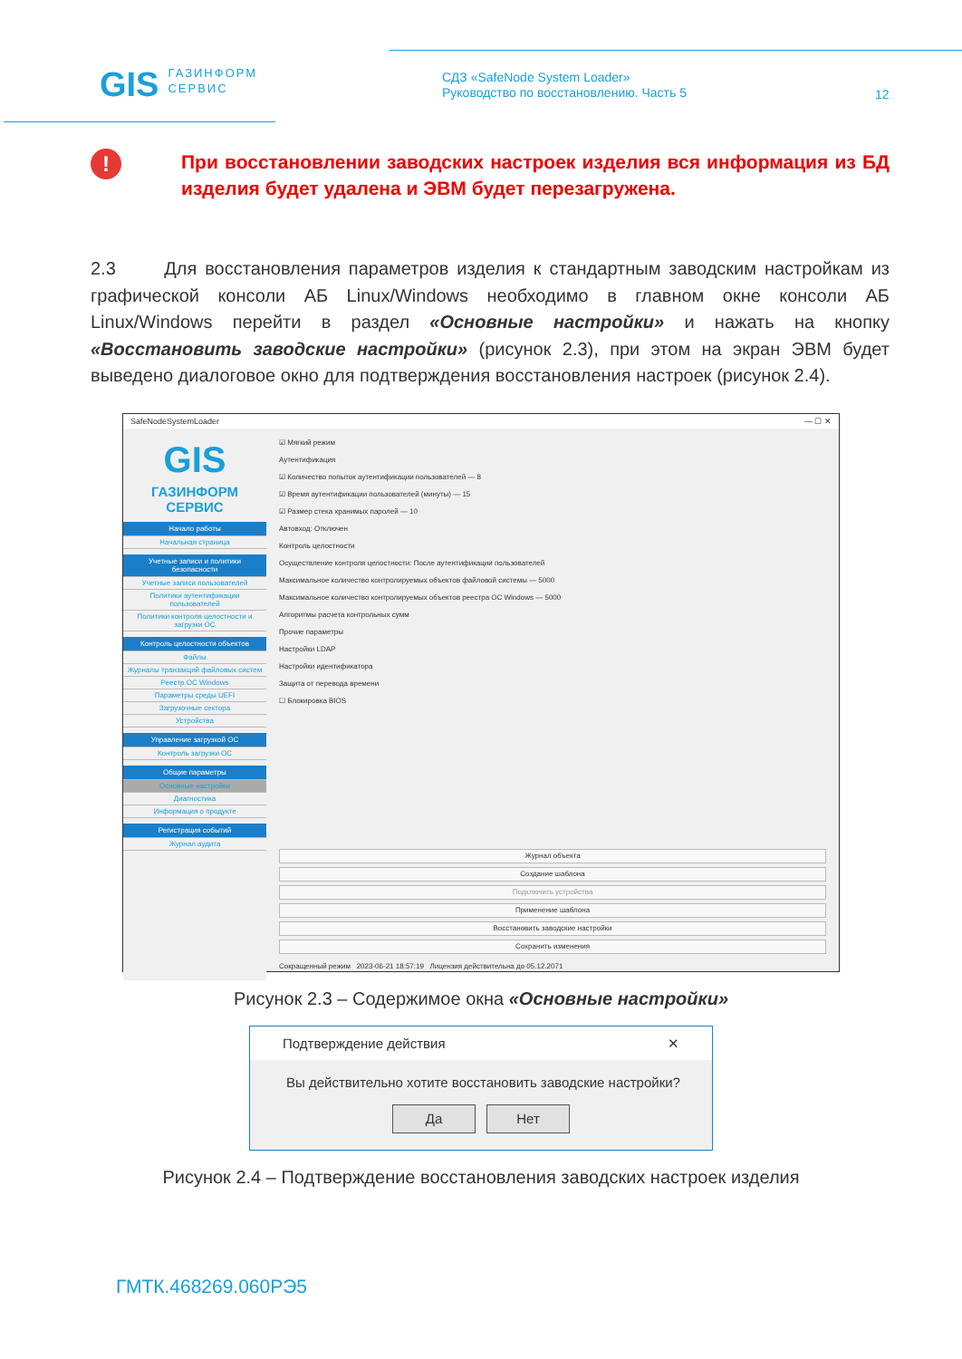GIS ГАЗИНФОРМ
СЕРВИС
СДЗ «SafeNode System Loader»
Руководство по восстановлению. Часть 5
12
!
При восстановлении заводских настроек изделия вся информация из БД изделия будет удалена и ЭВМ будет перезагружена.
2.3 Для восстановления параметров изделия к стандартным заводским настройкам из графической консоли АБ Linux/Windows необходимо в главном окне консоли АБ Linux/Windows перейти в раздел «Основные настройки» и нажать на кнопку «Восстановить заводские настройки» (рисунок 2.3), при этом на экран ЭВМ будет выведено диалоговое окно для подтверждения восстановления настроек (рисунок 2.4).
SafeNodeSystemLoader — ☐ ✕
GIS
ГАЗИНФОРМ
СЕРВИС
Начало работы
Начальная страница
Учетные записи и политики безопасности
Учетные записи пользователей
Политики аутентификации пользователей
Политики контроля целостности и загрузки ОС
Контроль целостности объектов
Файлы
Журналы транзакций файловых систем
Реестр ОС Windows
Параметры среды UEFI
Загрузочные сектора
Устройства
Управление загрузкой ОС
Контроль загрузки ОС
Общие параметры
Основные настройки
Диагностика
Информация о продукте
Регистрация событий
Журнал аудита
☑ Мягкий режим
Аутентификация
☑ Количество попыток аутентификации пользователей — 8
☑ Время аутентификации пользователей (минуты) — 15
☑ Размер стека хранимых паролей — 10
Автовход: Отключен
Контроль целостности
Осуществление контроля целостности: После аутентификации пользователей
Максимальное количество контролируемых объектов файловой системы — 5000
Максимальное количество контролируемых объектов реестра ОС Windows — 5000
Алгоритмы расчета контрольных сумм
Прочие параметры
Настройки LDAP
Настройки идентификатора
Защита от перевода времени
☐ Блокировка BIOS
Журнал объекта
Создание шаблона
Подключить устройства
Применение шаблона
Восстановить заводские настройки
Сохранить изменения
Сокращенный режим 2023-06-21 18:57:19 Лицензия действительна до 05.12.2071
Рисунок 2.3 – Содержимое окна «Основные настройки»
Подтверждение действия ✕
Вы действительно хотите восстановить заводские настройки?
Да Нет
Рисунок 2.4 – Подтверждение восстановления заводских настроек изделия
ГМТК.468269.060РЭ5